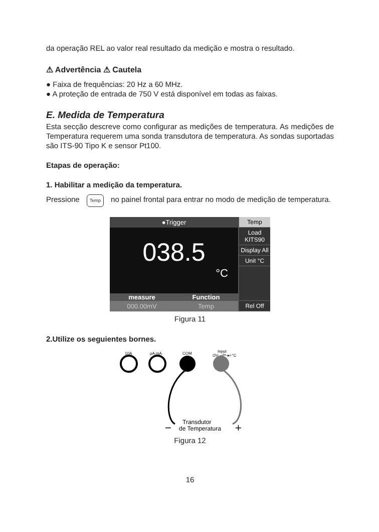da operação REL ao valor real resultado da medição e mostra o resultado.
⚠ Advertência ⚠ Cautela
● Faixa de frequências: 20 Hz a 60 MHz.
● A proteção de entrada de 750 V está disponível em todas as faixas.
E. Medida de Temperatura
Esta secção descreve como configurar as medições de temperatura. As medições de Temperatura requerem uma sonda transdutora de temperatura. As sondas suportadas são ITS-90 Tipo K e sensor Pt100.
Etapas de operação:
1. Habilitar a medição da temperatura.
Pressione Temp no painel frontal para entrar no modo de medição de temperatura.
●Trigger
038.5
°C
measure Function
000.00mV Temp
Temp
Load KITS90
Display All
Unit °C
Rel Off
Figura 11
2.Utilize os seguientes bornes.
10A
μA mA
COM
Input
ΩV-⊣⊢-▸⊦°C
−
Transdutor
de Temperatura
+
Figura 12
16